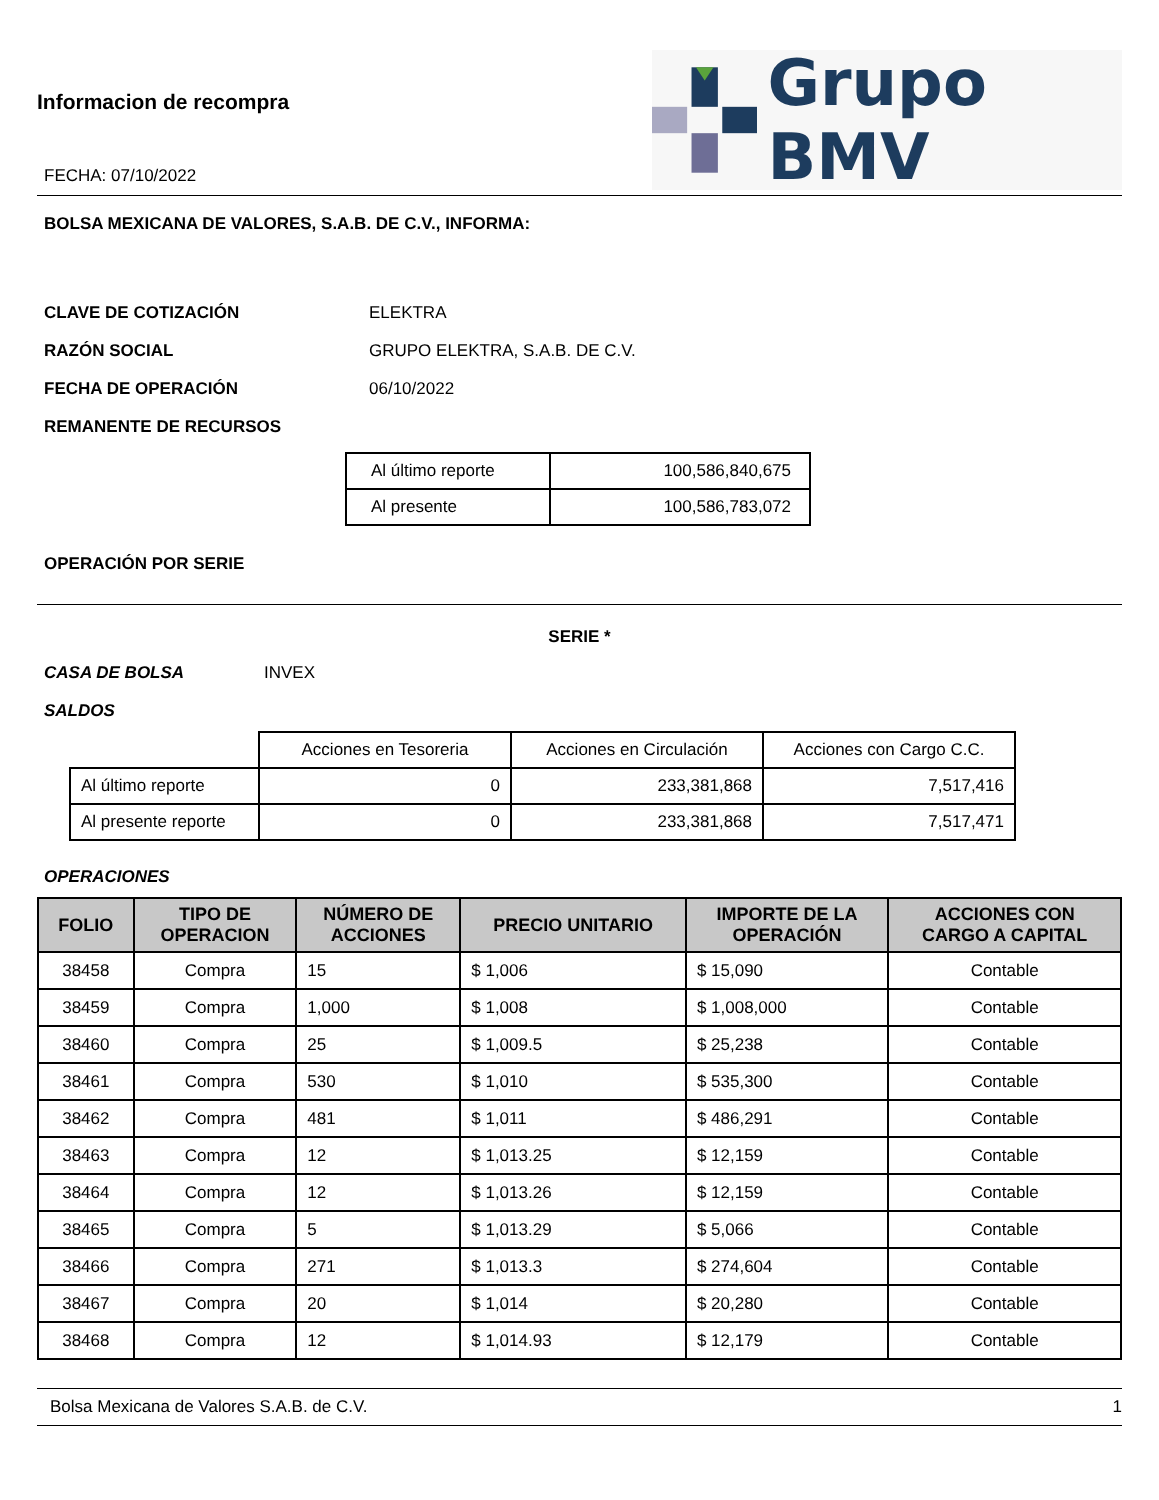Informacion de recompra
FECHA: 07/10/2022
Grupo BMV
BOLSA MEXICANA DE VALORES, S.A.B. DE C.V., INFORMA:
CLAVE DE COTIZACIÓN ELEKTRA
RAZÓN SOCIAL GRUPO ELEKTRA, S.A.B. DE C.V.
FECHA DE OPERACIÓN 06/10/2022
REMANENTE DE RECURSOS
| Al último reporte | 100,586,840,675 |
| Al presente | 100,586,783,072 |
OPERACIÓN POR SERIE
SERIE *
CASA DE BOLSA INVEX
SALDOS
| | Acciones en Tesoreria | Acciones en Circulación | Acciones con Cargo C.C. |
| Al último reporte | 0 | 233,381,868 | 7,517,416 |
| Al presente reporte | 0 | 233,381,868 | 7,517,471 |
OPERACIONES
| FOLIO | TIPO DE OPERACION | NÚMERO DE ACCIONES | PRECIO UNITARIO | IMPORTE DE LA OPERACIÓN | ACCIONES CON CARGO A CAPITAL |
| --- | --- | --- | --- | --- | --- |
| 38458 | Compra | 15 | $ 1,006 | $ 15,090 | Contable |
| 38459 | Compra | 1,000 | $ 1,008 | $ 1,008,000 | Contable |
| 38460 | Compra | 25 | $ 1,009.5 | $ 25,238 | Contable |
| 38461 | Compra | 530 | $ 1,010 | $ 535,300 | Contable |
| 38462 | Compra | 481 | $ 1,011 | $ 486,291 | Contable |
| 38463 | Compra | 12 | $ 1,013.25 | $ 12,159 | Contable |
| 38464 | Compra | 12 | $ 1,013.26 | $ 12,159 | Contable |
| 38465 | Compra | 5 | $ 1,013.29 | $ 5,066 | Contable |
| 38466 | Compra | 271 | $ 1,013.3 | $ 274,604 | Contable |
| 38467 | Compra | 20 | $ 1,014 | $ 20,280 | Contable |
| 38468 | Compra | 12 | $ 1,014.93 | $ 12,179 | Contable |
Bolsa Mexicana de Valores S.A.B. de C.V. 1